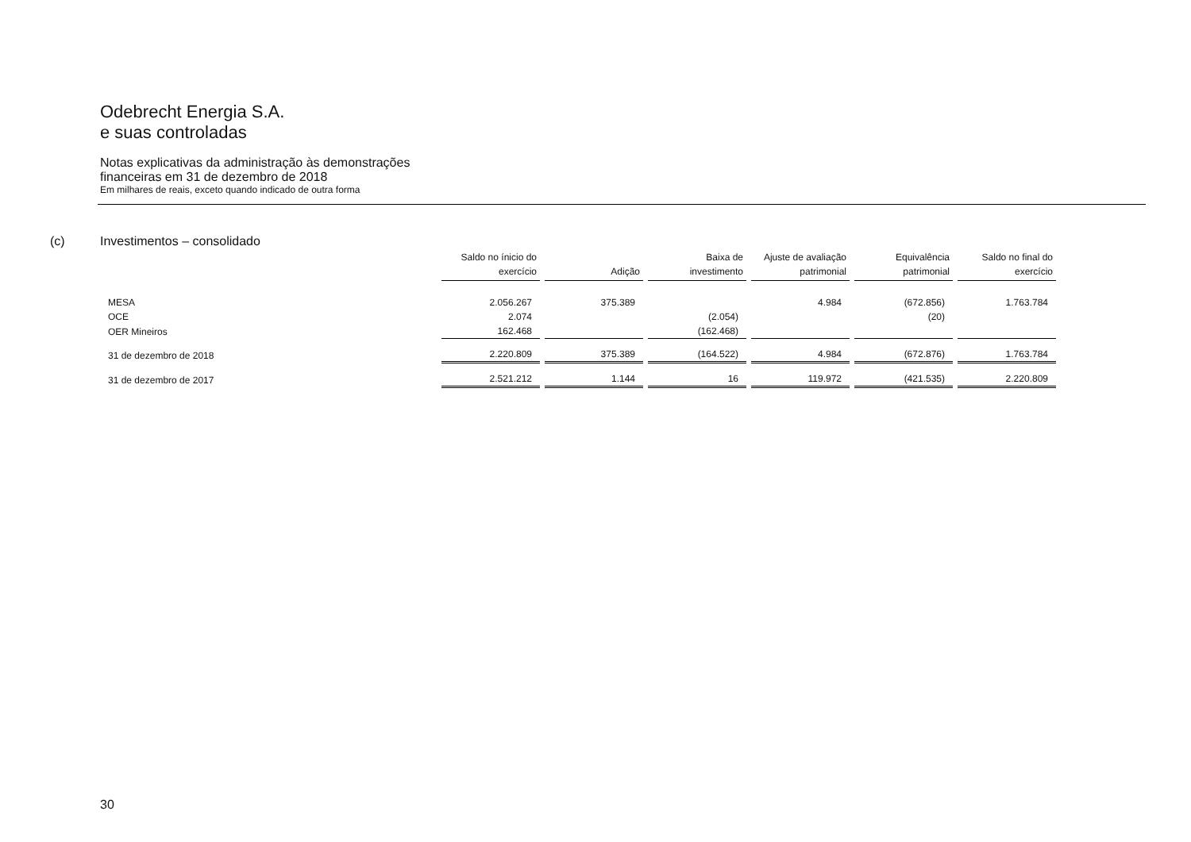Odebrecht Energia S.A.
e suas controladas
Notas explicativas da administração às demonstrações
financeiras em 31 de dezembro de 2018
Em milhares de reais, exceto quando indicado de outra forma
(c) Investimentos – consolidado
| | Saldo no ínicio do exercício | Adição | Baixa de investimento | Ajuste de avaliação patrimonial | Equivalência patrimonial | Saldo no final do exercício |
| --- | --- | --- | --- | --- | --- | --- |
| MESA | 2.056.267 | 375.389 | | 4.984 | (672.856) | 1.763.784 |
| OCE | 2.074 | | (2.054) | | (20) | |
| OER Mineiros | 162.468 | | (162.468) | | | |
| 31 de dezembro de 2018 | 2.220.809 | 375.389 | (164.522) | 4.984 | (672.876) | 1.763.784 |
| 31 de dezembro de 2017 | 2.521.212 | 1.144 | 16 | 119.972 | (421.535) | 2.220.809 |
30